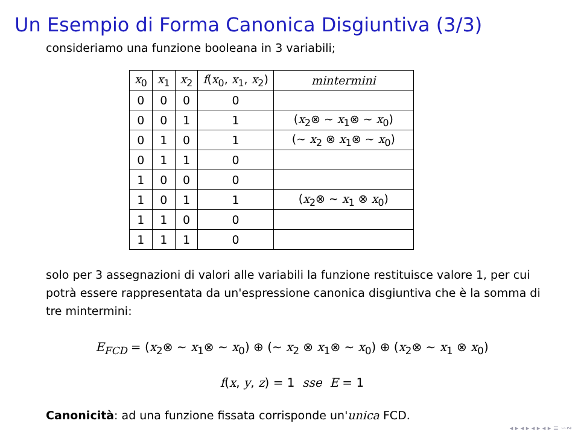Un Esempio di Forma Canonica Disgiuntiva (3/3)
consideriamo una funzione booleana in 3 variabili;
| x<sub>0</sub> | x<sub>1</sub> | x<sub>2</sub> | f ( x<sub>0</sub>, x<sub>1</sub>, x<sub>2</sub>) | mintermini |
| --- | --- | --- | --- | --- |
| 0 | 0 | 0 | 0 | |
| 0 | 0 | 1 | 1 | ( x<sub>2</sub>⊗ ∼ x<sub>1</sub>⊗ ∼ x<sub>0</sub>) |
| 0 | 1 | 0 | 1 | (∼ x<sub>2</sub> ⊗ x<sub>1</sub>⊗ ∼ x<sub>0</sub>) |
| 0 | 1 | 1 | 0 | |
| 1 | 0 | 0 | 0 | |
| 1 | 0 | 1 | 1 | ( x<sub>2</sub>⊗ ∼ x<sub>1</sub> ⊗ x<sub>0</sub>) |
| 1 | 1 | 0 | 0 | |
| 1 | 1 | 1 | 0 | |
solo per 3 assegnazioni di valori alle variabili la funzione restituisce valore 1, per cui potrà essere rappresentata da un'espressione canonica disgiuntiva che è la somma di tre mintermini:
E<sub>FCD</sub> = (x<sub>2</sub>⊗ ∼ x<sub>1</sub>⊗ ∼ x<sub>0</sub>) ⊕ (∼ x<sub>2</sub> ⊗ x<sub>1</sub>⊗ ∼ x<sub>0</sub>) ⊕ (x<sub>2</sub>⊗ ∼ x<sub>1</sub> ⊗ x<sub>0</sub>)
f(x, y, z) = 1 sse E = 1
Canonicità: ad una funzione fissata corrisponde un'unica FCD.
◂ ▸ ◂ ▸ ◂ ▸ ◂ ▸ ≡ ∽∾